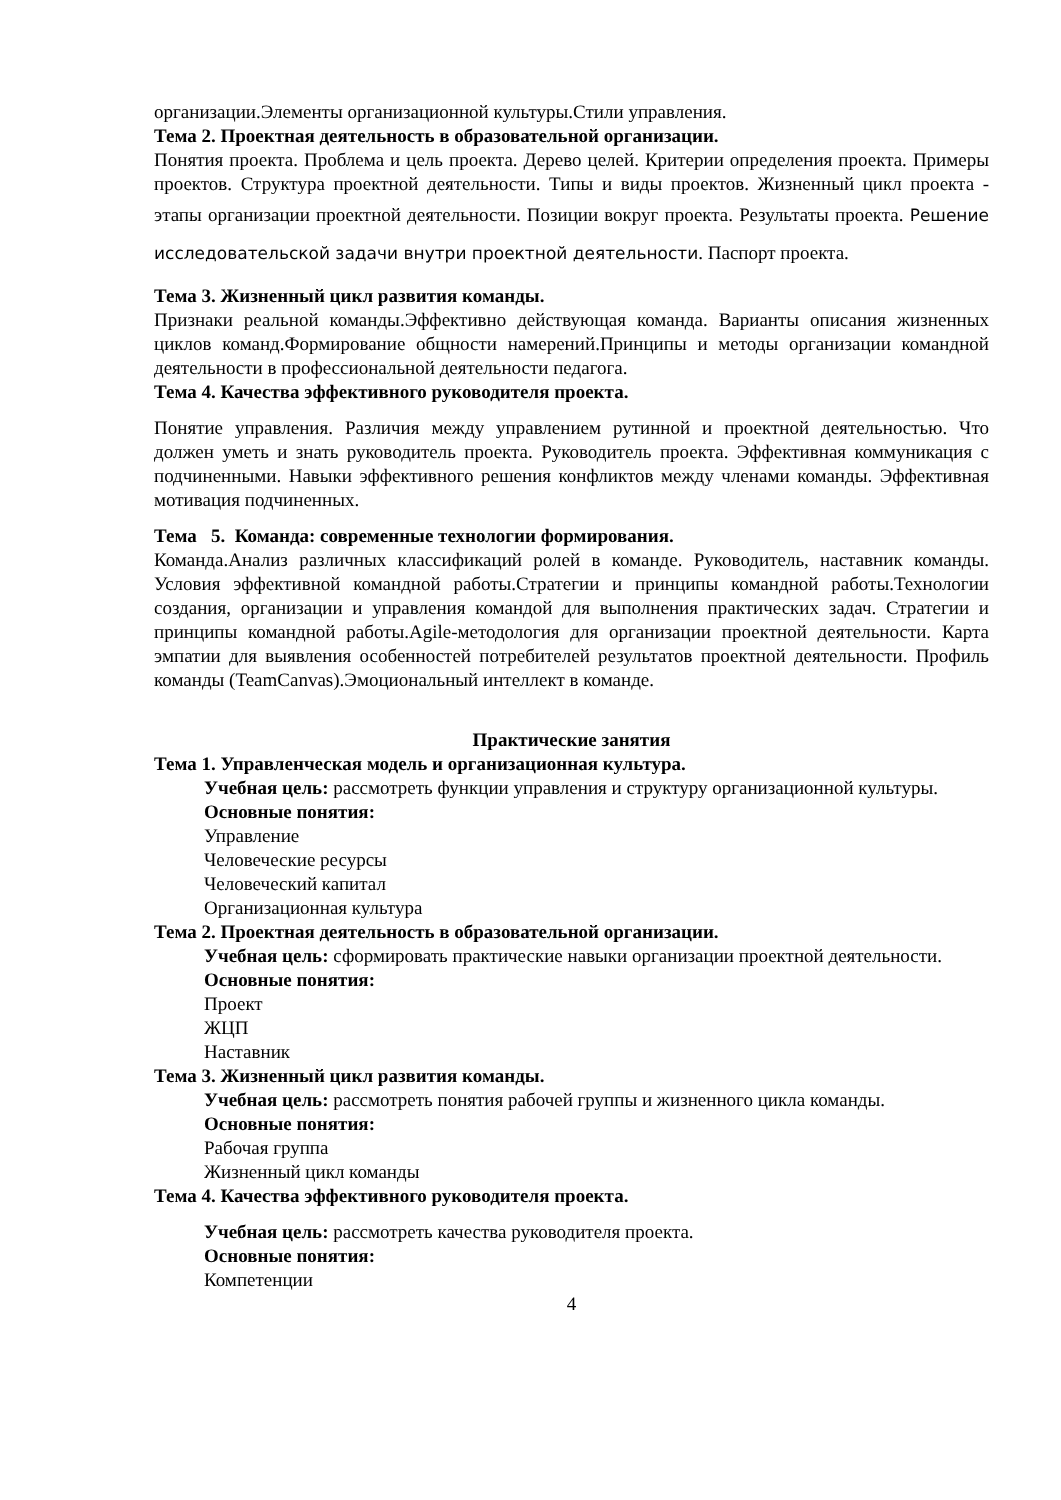организации.Элементы организационной культуры.Стили управления.
Тема 2. Проектная деятельность в образовательной организации.
Понятия проекта. Проблема и цель проекта. Дерево целей. Критерии определения проекта. Примеры проектов. Структура проектной деятельности. Типы и виды проектов. Жизненный цикл проекта - этапы организации проектной деятельности. Позиции вокруг проекта. Результаты проекта. Решение исследовательской задачи внутри проектной деятельности. Паспорт проекта.
Тема 3. Жизненный цикл развития команды.
Признаки реальной команды.Эффективно действующая команда. Варианты описания жизненных циклов команд.Формирование общности намерений.Принципы и методы организации командной деятельности в профессиональной деятельности педагога.
Тема 4. Качества эффективного руководителя проекта.
Понятие управления. Различия между управлением рутинной и проектной деятельностью. Что должен уметь и знать руководитель проекта. Руководитель проекта. Эффективная коммуникация с подчиненными. Навыки эффективного решения конфликтов между членами команды. Эффективная мотивация подчиненных.
Тема 5. Команда: современные технологии формирования.
Команда.Анализ различных классификаций ролей в команде. Руководитель, наставник команды. Условия эффективной командной работы.Стратегии и принципы командной работы.Технологии создания, организации и управления командой для выполнения практических задач. Стратегии и принципы командной работы.Agile-методология для организации проектной деятельности. Карта эмпатии для выявления особенностей потребителей результатов проектной деятельности. Профиль команды (TeamCanvas).Эмоциональный интеллект в команде.
Практические занятия
Тема 1. Управленческая модель и организационная культура.
Учебная цель: рассмотреть функции управления и структуру организационной культуры.
Основные понятия:
Управление
Человеческие ресурсы
Человеческий капитал
Организационная культура
Тема 2. Проектная деятельность в образовательной организации.
Учебная цель: сформировать практические навыки организации проектной деятельности.
Основные понятия:
Проект
ЖЦП
Наставник
Тема 3. Жизненный цикл развития команды.
Учебная цель: рассмотреть понятия рабочей группы и жизненного цикла команды.
Основные понятия:
Рабочая группа
Жизненный цикл команды
Тема 4. Качества эффективного руководителя проекта.
Учебная цель: рассмотреть качества руководителя проекта.
Основные понятия:
Компетенции
4